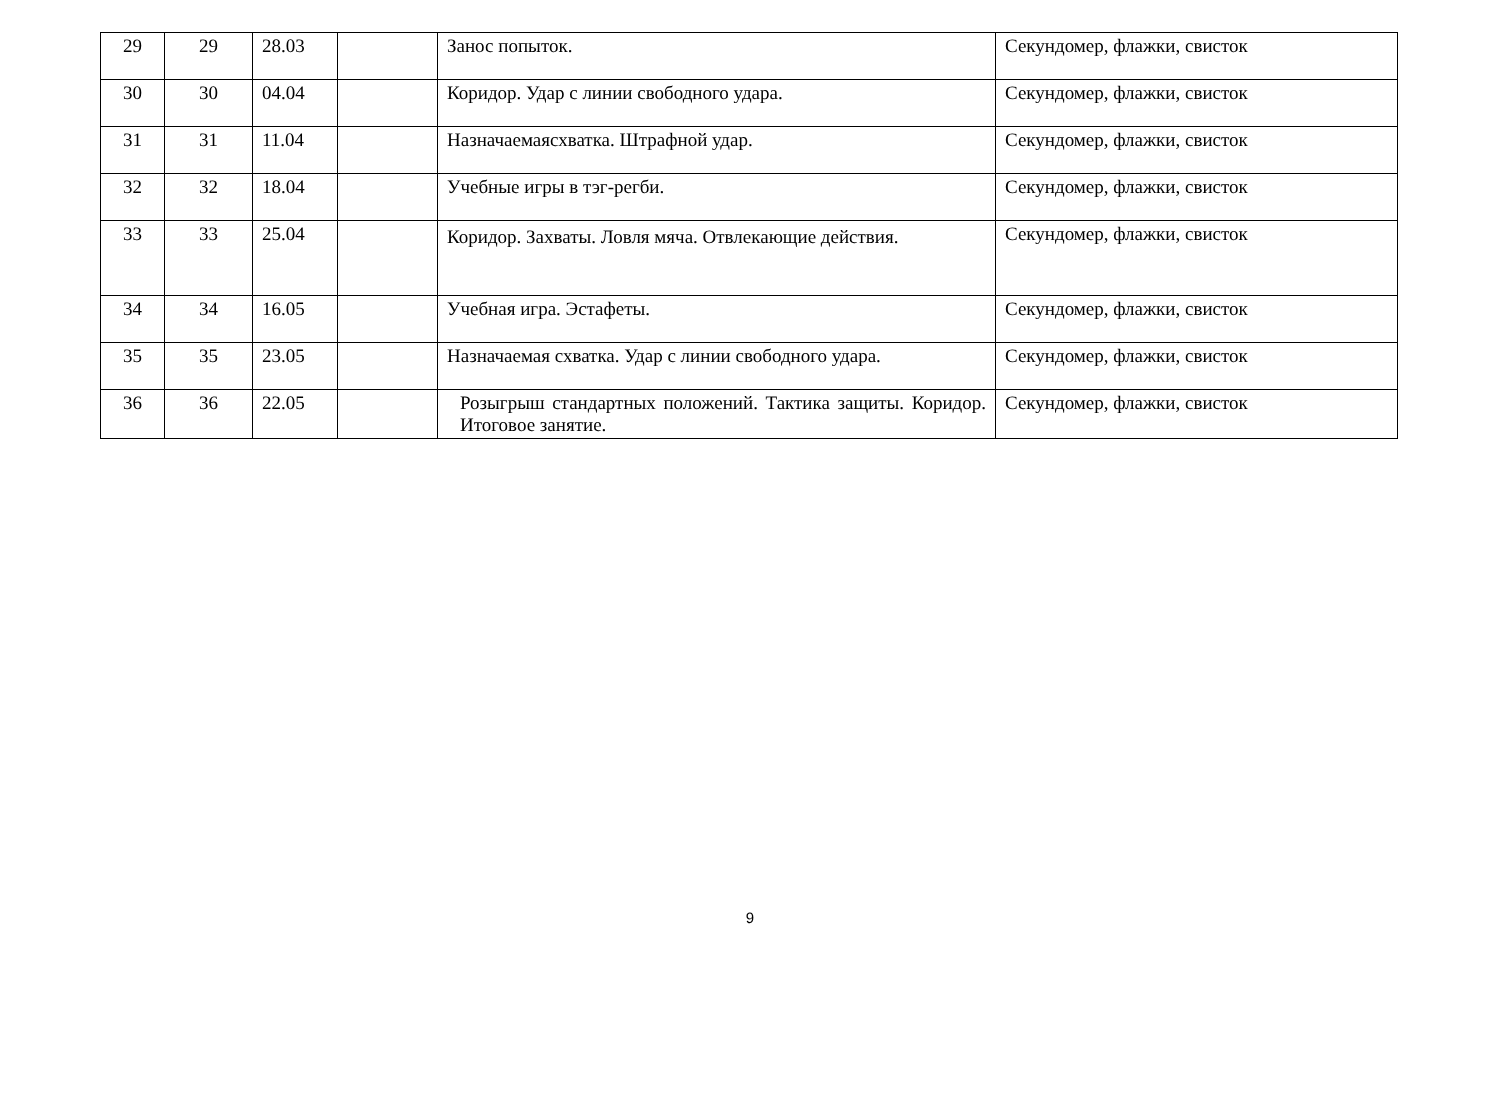| 29 | 29 | 28.03 | | Занос попыток. | Секундомер, флажки, свисток |
| 30 | 30 | 04.04 | | Коридор. Удар с линии свободного удара. | Секундомер, флажки, свисток |
| 31 | 31 | 11.04 | | Назначаемаясхватка. Штрафной удар. | Секундомер, флажки, свисток |
| 32 | 32 | 18.04 | | Учебные игры в тэг-регби. | Секундомер, флажки, свисток |
| 33 | 33 | 25.04 | | Коридор. Захваты. Ловля мяча. Отвлекающие действия. | Секундомер, флажки, свисток |
| 34 | 34 | 16.05 | | Учебная игра. Эстафеты. | Секундомер, флажки, свисток |
| 35 | 35 | 23.05 | | Назначаемая схватка. Удар с линии свободного удара. | Секундомер, флажки, свисток |
| 36 | 36 | 22.05 | | Розыгрыш стандартных положений. Тактика защиты. Коридор. Итоговое занятие. | Секундомер, флажки, свисток |
9